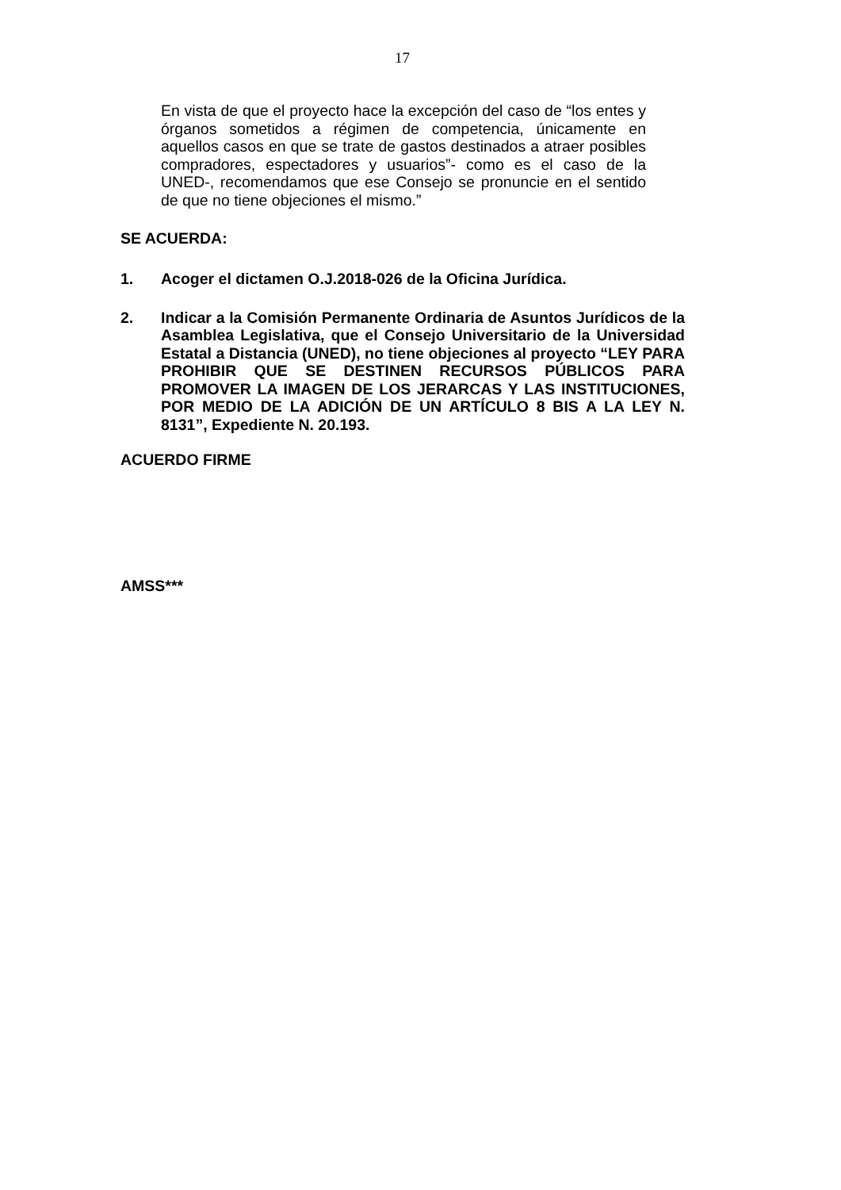17
En vista de que el proyecto hace la excepción del caso de “los entes y órganos sometidos a régimen de competencia, únicamente en aquellos casos en que se trate de gastos destinados a atraer posibles compradores, espectadores y usuarios”- como es el caso de la UNED-, recomendamos que ese Consejo se pronuncie en el sentido de que no tiene objeciones el mismo.”
SE ACUERDA:
1. Acoger el dictamen O.J.2018-026 de la Oficina Jurídica.
2. Indicar a la Comisión Permanente Ordinaria de Asuntos Jurídicos de la Asamblea Legislativa, que el Consejo Universitario de la Universidad Estatal a Distancia (UNED), no tiene objeciones al proyecto “LEY PARA PROHIBIR QUE SE DESTINEN RECURSOS PÚBLICOS PARA PROMOVER LA IMAGEN DE LOS JERARCAS Y LAS INSTITUCIONES, POR MEDIO DE LA ADICIÓN DE UN ARTÍCULO 8 BIS A LA LEY N. 8131”, Expediente N. 20.193.
ACUERDO FIRME
AMSS***